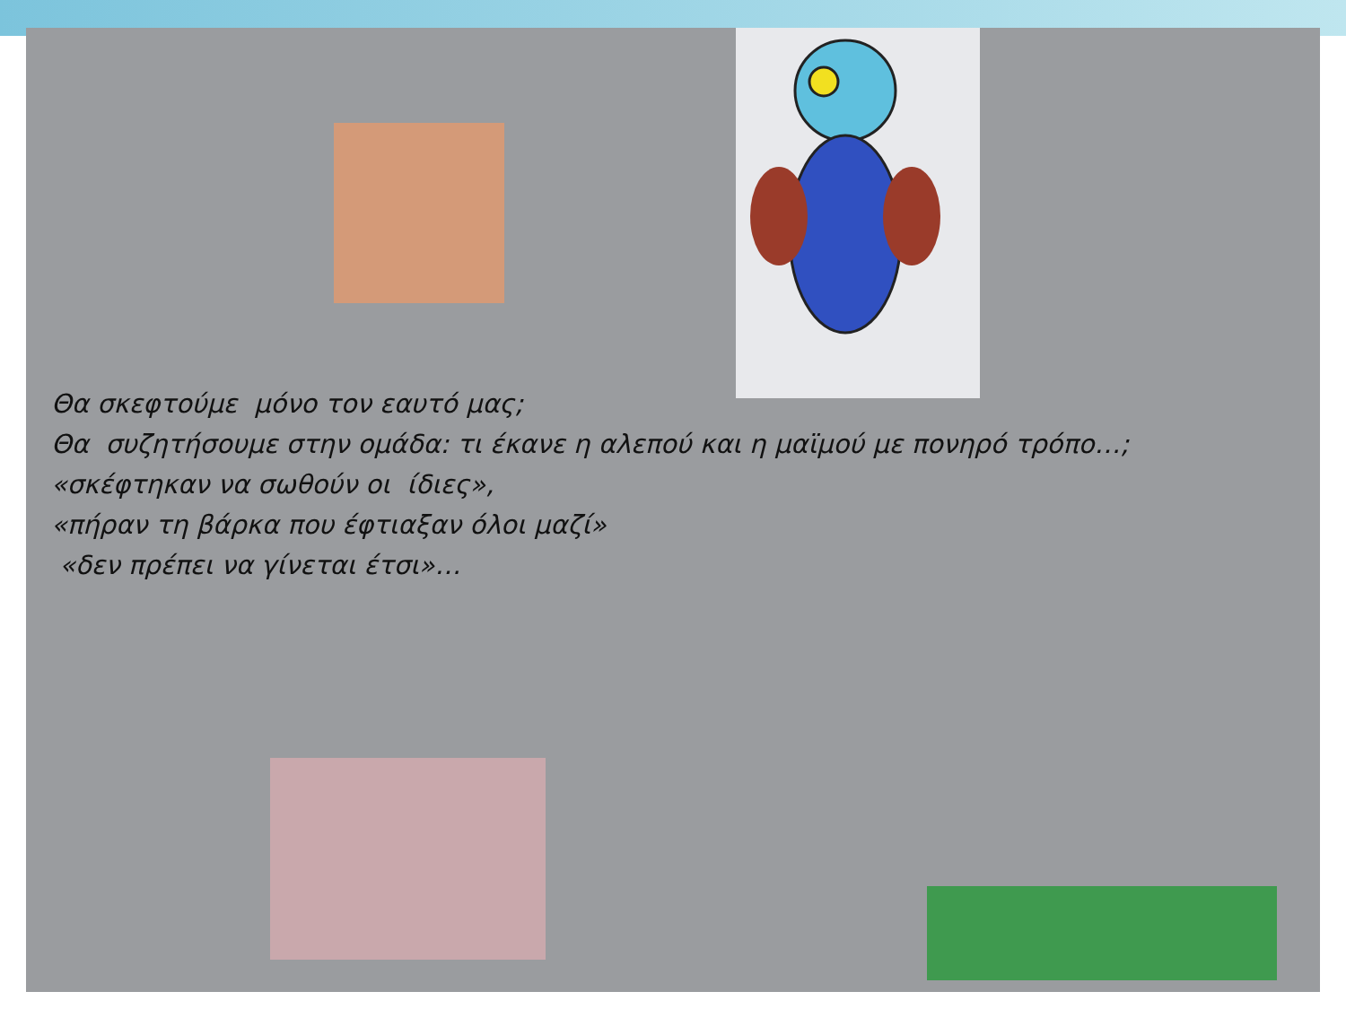Θα σκεφτούμε μόνο τον εαυτό μας;
Θα συζητήσουμε στην ομάδα: τι έκανε η αλεπού και η μαϊμού με πονηρό τρόπο…;
«σκέφτηκαν να σωθούν οι ίδιες»,
«πήραν τη βάρκα που έφτιαξαν όλοι μαζί»
«δεν πρέπει να γίνεται έτσι»…